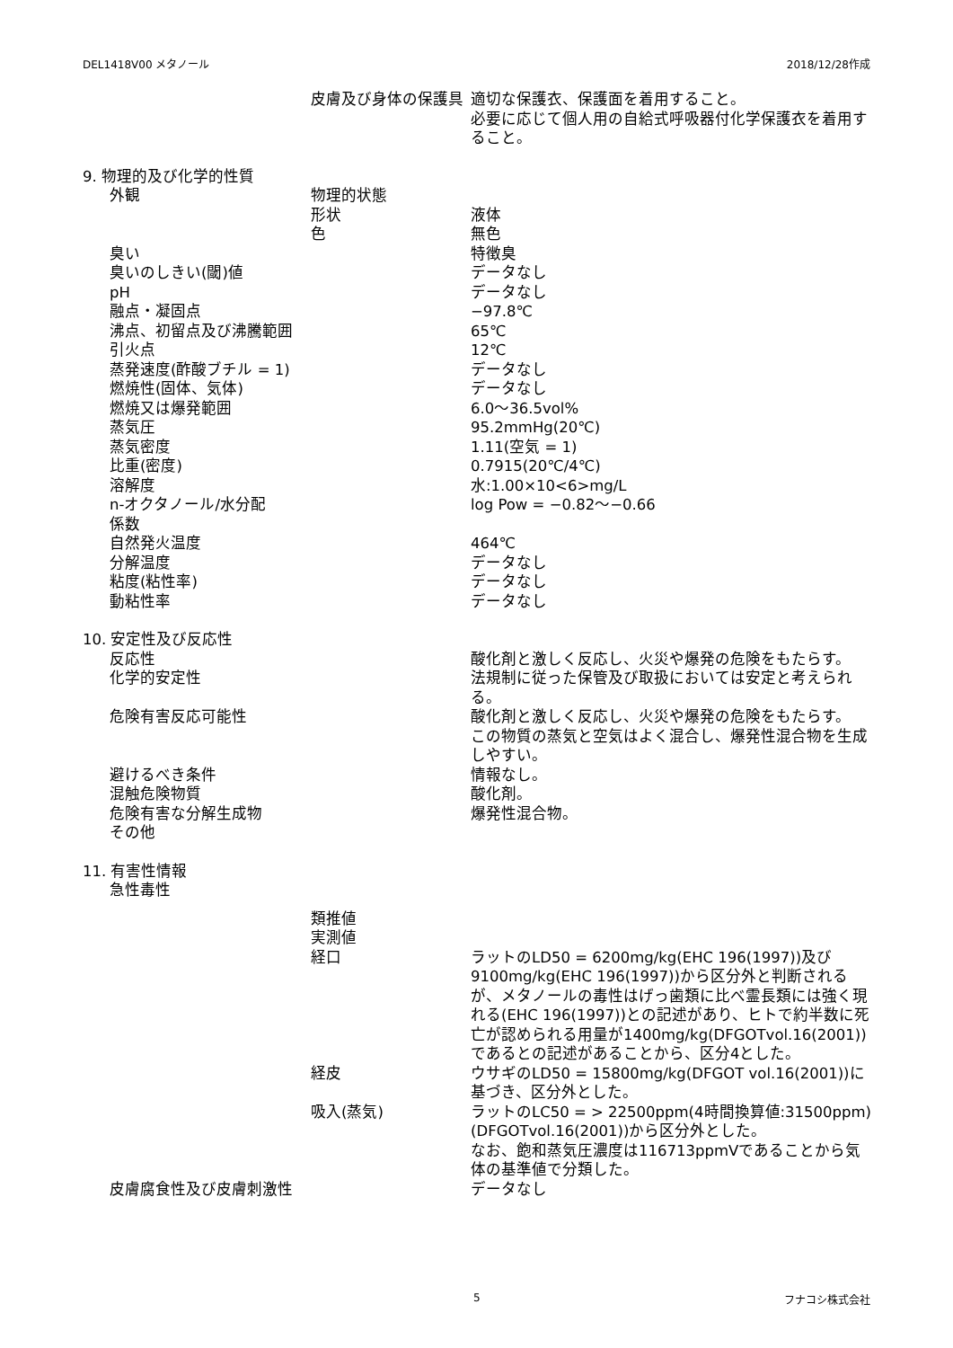DEL1418V00 メタノール 2018/12/28作成
| | | 皮膚及び身体の保護具 | 適切な保護衣、保護面を着用すること。 必要に応じて個人用の自給式呼吸器付化学保護衣を着用すること。 |
| 9. 物理的及び化学的性質 | | | |
| | 外観 | 物理的状態 | |
| | | 形状 | 液体 |
| | | 色 | 無色 |
| | 臭い | | 特徴臭 |
| | 臭いのしきい(閾)値 | | データなし |
| | pH | | データなし |
| | 融点・凝固点 | | −97.8℃ |
| | 沸点、初留点及び沸騰範囲 | | 65℃ |
| | 引火点 | | 12℃ |
| | 蒸発速度(酢酸ブチル = 1) | | データなし |
| | 燃焼性(固体、気体) | | データなし |
| | 燃焼又は爆発範囲 | | 6.0〜36.5vol% |
| | 蒸気圧 | | 95.2mmHg(20℃) |
| | 蒸気密度 | | 1.11(空気 = 1) |
| | 比重(密度) | | 0.7915(20℃/4℃) |
| | 溶解度 | | 水:1.00×10<6>mg/L |
| | n-オクタノール/水分配 係数 | | log Pow = −0.82〜−0.66 |
| | 自然発火温度 | | 464℃ |
| | 分解温度 | | データなし |
| | 粘度(粘性率) | | データなし |
| | 動粘性率 | | データなし |
| 10. 安定性及び反応性 | | | |
| | 反応性 | | 酸化剤と激しく反応し、火災や爆発の危険をもたらす。 |
| | 化学的安定性 | | 法規制に従った保管及び取扱においては安定と考えられる。 |
| | 危険有害反応可能性 | | 酸化剤と激しく反応し、火災や爆発の危険をもたらす。 この物質の蒸気と空気はよく混合し、爆発性混合物を生成しやすい。 |
| | 避けるべき条件 | | 情報なし。 |
| | 混触危険物質 | | 酸化剤。 |
| | 危険有害な分解生成物 | | 爆発性混合物。 |
| | その他 | | |
| 11. 有害性情報 | | | |
| | 急性毒性 | | |
| | | 類推値 | |
| | | 実測値 | |
| | | 経口 | ラットのLD50 = 6200mg/kg(EHC 196(1997))及び9100mg/kg(EHC 196(1997))から区分外と判断されるが、メタノールの毒性はげっ歯類に比べ霊長類には強く現れる(EHC 196(1997))との記述があり、ヒトで約半数に死亡が認められる用量が1400mg/kg(DFGOTvol.16(2001))であるとの記述があることから、区分4とした。 |
| | | 経皮 | ウサギのLD50 = 15800mg/kg(DFGOT vol.16(2001))に基づき、区分外とした。 |
| | | 吸入(蒸気) | ラットのLC50 = > 22500ppm(4時間換算値:31500ppm)(DFGOTvol.16(2001))から区分外とした。 なお、飽和蒸気圧濃度は116713ppmVであることから気体の基準値で分類した。 |
| | 皮膚腐食性及び皮膚刺激性 | | データなし |
5 フナコシ株式会社